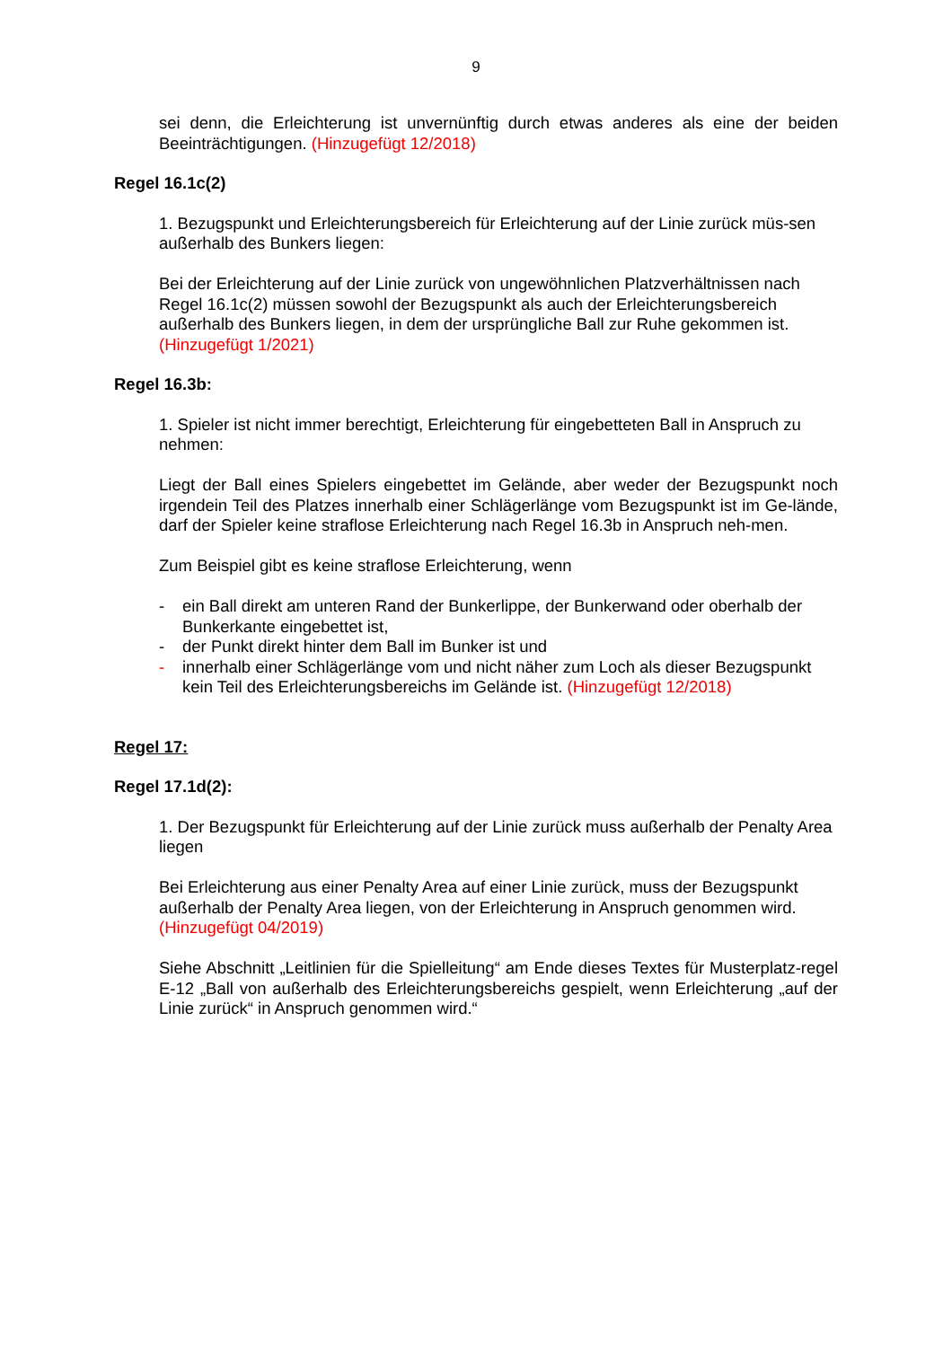9
sei denn, die Erleichterung ist unvernünftig durch etwas anderes als eine der beiden Beeinträchtigungen. (Hinzugefügt 12/2018)
Regel 16.1c(2)
1. Bezugspunkt und Erleichterungsbereich für Erleichterung auf der Linie zurück müs-sen außerhalb des Bunkers liegen:
Bei der Erleichterung auf der Linie zurück von ungewöhnlichen Platzverhältnissen nach Regel 16.1c(2) müssen sowohl der Bezugspunkt als auch der Erleichterungsbereich außerhalb des Bunkers liegen, in dem der ursprüngliche Ball zur Ruhe gekommen ist. (Hinzugefügt 1/2021)
Regel 16.3b:
1. Spieler ist nicht immer berechtigt, Erleichterung für eingebetteten Ball in Anspruch zu nehmen:
Liegt der Ball eines Spielers eingebettet im Gelände, aber weder der Bezugspunkt noch irgendein Teil des Platzes innerhalb einer Schlägerlänge vom Bezugspunkt ist im Ge-lände, darf der Spieler keine straflose Erleichterung nach Regel 16.3b in Anspruch neh-men.
Zum Beispiel gibt es keine straflose Erleichterung, wenn
- ein Ball direkt am unteren Rand der Bunkerlippe, der Bunkerwand oder oberhalb der Bunkerkante eingebettet ist,
- der Punkt direkt hinter dem Ball im Bunker ist und
- innerhalb einer Schlägerlänge vom und nicht näher zum Loch als dieser Bezugspunkt kein Teil des Erleichterungsbereichs im Gelände ist. (Hinzugefügt 12/2018)
Regel 17:
Regel 17.1d(2):
1. Der Bezugspunkt für Erleichterung auf der Linie zurück muss außerhalb der Penalty Area liegen
Bei Erleichterung aus einer Penalty Area auf einer Linie zurück, muss der Bezugspunkt außerhalb der Penalty Area liegen, von der Erleichterung in Anspruch genommen wird. (Hinzugefügt 04/2019)
Siehe Abschnitt „Leitlinien für die Spielleitung“ am Ende dieses Textes für Musterplatz-regel E-12 „Ball von außerhalb des Erleichterungsbereichs gespielt, wenn Erleichterung „auf der Linie zurück“ in Anspruch genommen wird.“